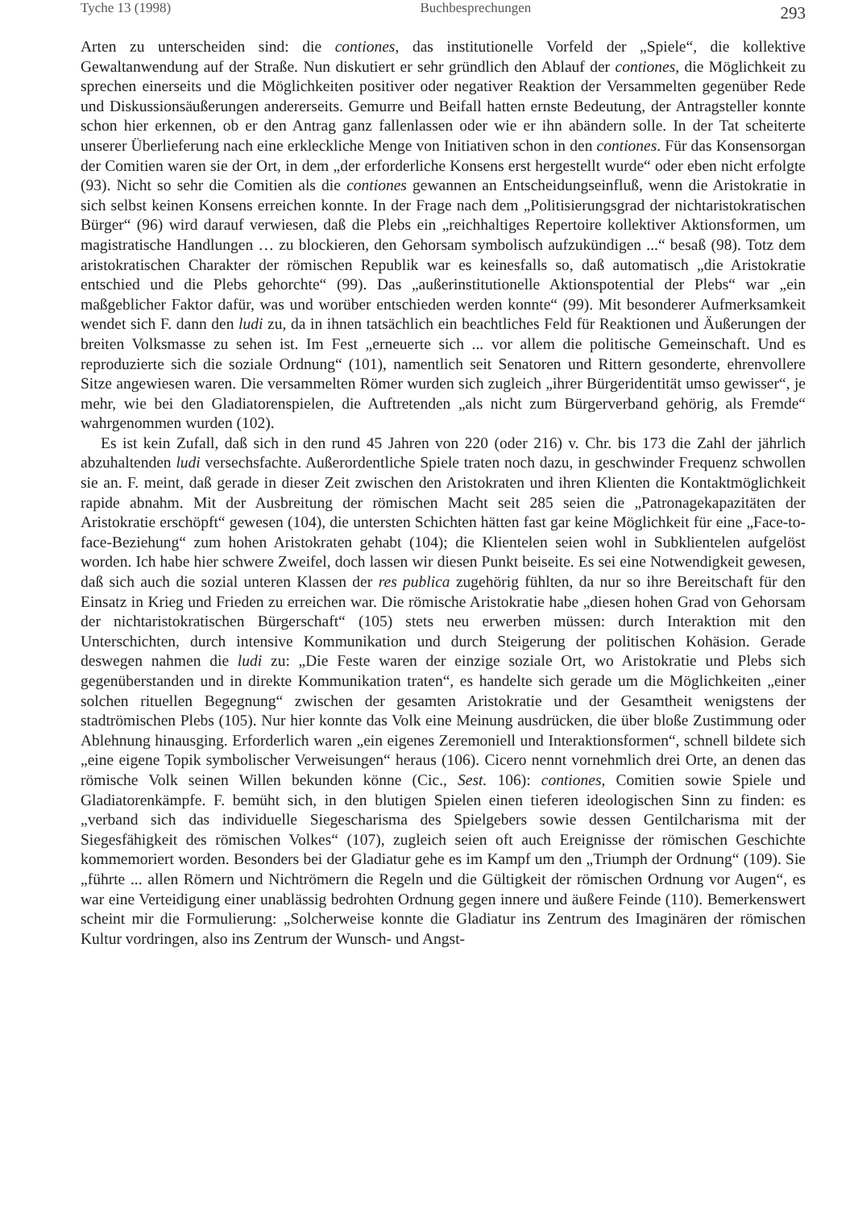Tyche 13 (1998) Buchbesprechungen 293
Arten zu unterscheiden sind: die contiones, das institutionelle Vorfeld der „Spiele“, die kollektive Gewaltanwendung auf der Straße. Nun diskutiert er sehr gründlich den Ablauf der contiones, die Möglichkeit zu sprechen einerseits und die Möglichkeiten positiver oder negativer Reaktion der Versammelten gegenüber Rede und Diskussionsäußerungen andererseits. Gemurre und Beifall hatten ernste Bedeutung, der Antragsteller konnte schon hier erkennen, ob er den Antrag ganz fallenlassen oder wie er ihn abändern solle. In der Tat scheiterte unserer Überlieferung nach eine erkleckliche Menge von Initiativen schon in den contiones. Für das Konsensorgan der Comitien waren sie der Ort, in dem „der erforderliche Konsens erst hergestellt wurde“ oder eben nicht erfolgte (93). Nicht so sehr die Comitien als die contiones gewannen an Entscheidungseinfluß, wenn die Aristokratie in sich selbst keinen Konsens erreichen konnte. In der Frage nach dem „Politisierungsgrad der nichtaristokratischen Bürger“ (96) wird darauf verwiesen, daß die Plebs ein „reichhaltiges Repertoire kollektiver Aktionsformen, um magistratische Handlungen … zu blockieren, den Gehorsam symbolisch aufzukündigen ...“ besaß (98). Totz dem aristokratischen Charakter der römischen Republik war es keinesfalls so, daß automatisch „die Aristokratie entschied und die Plebs gehorchte“ (99). Das „außerinstitutionelle Aktionspotential der Plebs“ war „ein maßgeblicher Faktor dafür, was und worüber entschieden werden konnte“ (99). Mit besonderer Aufmerksamkeit wendet sich F. dann den ludi zu, da in ihnen tatsächlich ein beachtliches Feld für Reaktionen und Äußerungen der breiten Volksmasse zu sehen ist. Im Fest „erneuerte sich ... vor allem die politische Gemeinschaft. Und es reproduzierte sich die soziale Ordnung“ (101), namentlich seit Senatoren und Rittern gesonderte, ehrenvollere Sitze angewiesen waren. Die versammelten Römer wurden sich zugleich „ihrer Bürgeridentität umso gewisser“, je mehr, wie bei den Gladiatorenspielen, die Auftretenden „als nicht zum Bürgerverband gehörig, als Fremde“ wahrgenommen wurden (102).
Es ist kein Zufall, daß sich in den rund 45 Jahren von 220 (oder 216) v. Chr. bis 173 die Zahl der jährlich abzuhaltenden ludi versechsfachte. Außerordentliche Spiele traten noch dazu, in geschwinder Frequenz schwollen sie an. F. meint, daß gerade in dieser Zeit zwischen den Aristokraten und ihren Klienten die Kontaktmöglichkeit rapide abnahm. Mit der Ausbreitung der römischen Macht seit 285 seien die „Patronagekapazitäten der Aristokratie erschöpft“ gewesen (104), die untersten Schichten hätten fast gar keine Möglichkeit für eine „Face-to-face-Beziehung“ zum hohen Aristokraten gehabt (104); die Klientelen seien wohl in Subklientelen aufgelöst worden. Ich habe hier schwere Zweifel, doch lassen wir diesen Punkt beiseite. Es sei eine Notwendigkeit gewesen, daß sich auch die sozial unteren Klassen der res publica zugehörig fühlten, da nur so ihre Bereitschaft für den Einsatz in Krieg und Frieden zu erreichen war. Die römische Aristokratie habe „diesen hohen Grad von Gehorsam der nichtaristokratischen Bürgerschaft“ (105) stets neu erwerben müssen: durch Interaktion mit den Unterschichten, durch intensive Kommunikation und durch Steigerung der politischen Kohäsion. Gerade deswegen nahmen die ludi zu: „Die Feste waren der einzige soziale Ort, wo Aristokratie und Plebs sich gegenüberstanden und in direkte Kommunikation traten“, es handelte sich gerade um die Möglichkeiten „einer solchen rituellen Begegnung“ zwischen der gesamten Aristokratie und der Gesamtheit wenigstens der stadtrömischen Plebs (105). Nur hier konnte das Volk eine Meinung ausdrücken, die über bloße Zustimmung oder Ablehnung hinausging. Erforderlich waren „ein eigenes Zeremoniell und Interaktionsformen“, schnell bildete sich „eine eigene Topik symbolischer Verweisungen“ heraus (106). Cicero nennt vornehmlich drei Orte, an denen das römische Volk seinen Willen bekunden könne (Cic., Sest. 106): contiones, Comitien sowie Spiele und Gladiatorenkämpfe. F. bemüht sich, in den blutigen Spielen einen tieferen ideologischen Sinn zu finden: es „verband sich das individuelle Siegescharisma des Spielgebers sowie dessen Gentilcharisma mit der Siegesfähigkeit des römischen Volkes“ (107), zugleich seien oft auch Ereignisse der römischen Geschichte kommemoriert worden. Besonders bei der Gladiatur gehe es im Kampf um den „Triumph der Ordnung“ (109). Sie „führte ... allen Römern und Nichtrömern die Regeln und die Gültigkeit der römischen Ordnung vor Augen“, es war eine Verteidigung einer unablässig bedrohten Ordnung gegen innere und äußere Feinde (110). Bemerkenswert scheint mir die Formulierung: „Solcherweise konnte die Gladiatur ins Zentrum des Imaginären der römischen Kultur vordringen, also ins Zentrum der Wunsch- und Angst-